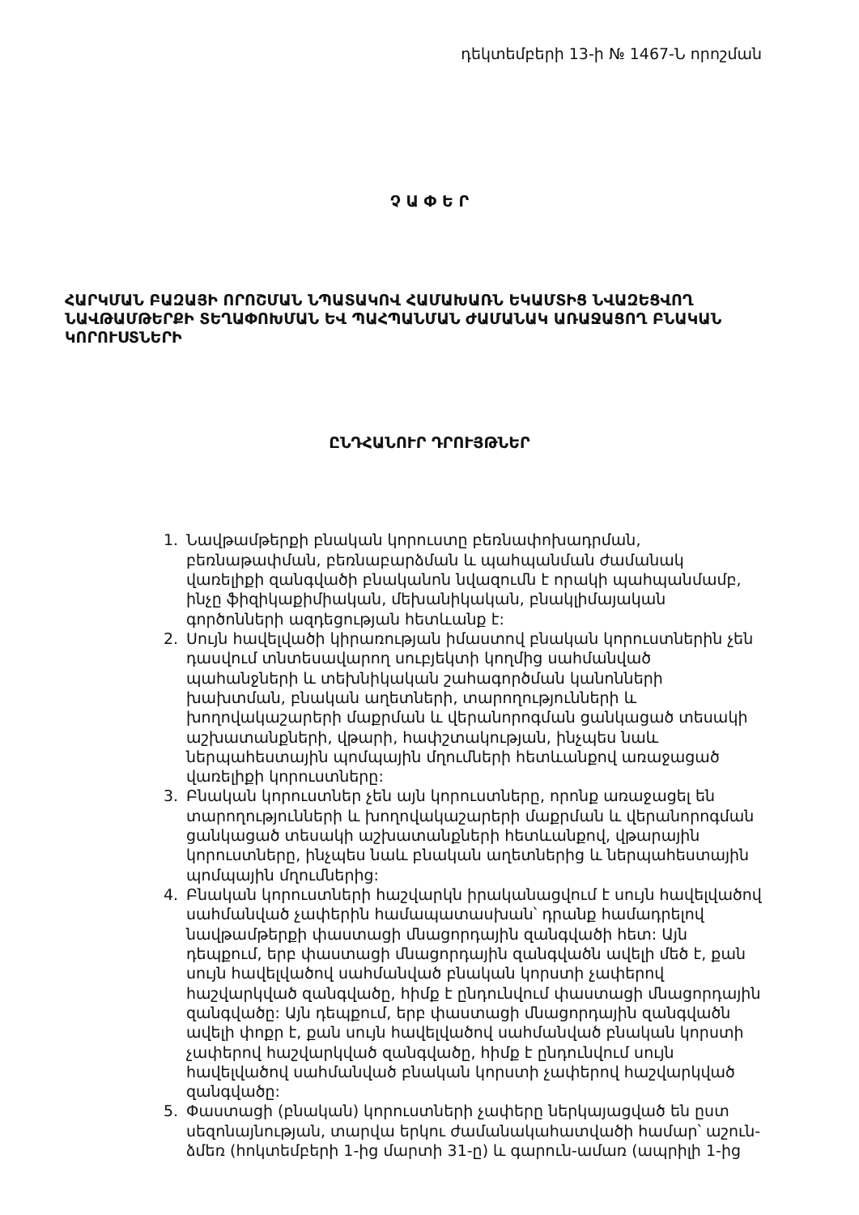դեկտեմբերի 13-ի № 1467-Ն որոշման
Չ Ա Փ Ե Ր
ՀԱՐԿՄԱՆ ԲԱԶԱՅԻ ՈՐՈՇՄԱՆ ՆՊԱՏԱԿՈՎ ՀԱՄԱԽԱՌՆ ԵԿԱՄՏԻՑ ՆՎԱԶԵՑՎՈՂ ՆԱՎԹԱՄԹԵՐՔԻ ՏԵՂԱՓՈԽՄԱՆ ԵՎ ՊԱՀՊԱՆՄԱՆ ԺԱՄԱՆԱԿ ԱՌԱՋԱՑՈՂ ԲՆԱԿԱՆ ԿՈՐՈՒՍՏՆԵՐԻ
ԸՆԴՀԱՆՈՒՐ ԴՐՈՒՅԹՆԵՐ
1. Նավթամթերքի բնական կորուստը բեռնափոխադրման, բեռնաթափման, բեռնաբարձման և պահպանման ժամանակ վառելիքի զանգվածի բնականոն նվազումն է որակի պահպանմամբ, ինչը ֆիզիկաքիմիական, մեխանիկական, բնակլիմայական գործոնների ազդեցության հետևանք է:
2. Սույն հավելվածի կիրառության իմաստով բնական կորուստներին չեն դասվում տնտեսավարող սուբյեկտի կողմից սահմանված պահանջների և տեխնիկական շահագործման կանոնների խախտման, բնական աղետների, տարողությունների և խողովակաշարերի մաքրման և վերանորոգման ցանկացած տեսակի աշխատանքների, վթարի, հափշտակության, ինչպես նաև ներպահեստային պոմպային մղումների հետևանքով առաջացած վառելիքի կորուստները:
3. Բնական կորուստներ չեն այն կորուստները, որոնք առաջացել են տարողությունների և խողովակաշարերի մաքրման և վերանորոգման ցանկացած տեսակի աշխատանքների հետևանքով, վթարային կորուստները, ինչպես նաև բնական աղետներից և ներպահեստային պոմպային մղումներից:
4. Բնական կորուստների հաշվարկն իրականացվում է սույն հավելվածով սահմանված չափերին համապատասխան՝ դրանք համադրելով նավթամթերքի փաստացի մնացորդային զանգվածի հետ: Այն դեպքում, երբ փաստացի մնացորդային զանգվածն ավելի մեծ է, քան սույն հավելվածով սահմանված բնական կորստի չափերով հաշվարկված զանգվածը, հիմք է ընդունվում փաստացի մնացորդային զանգվածը: Այն դեպքում, երբ փաստացի մնացորդային զանգվածն ավելի փոքր է, քան սույն հավելվածով սահմանված բնական կորստի չափերով հաշվարկված զանգվածը, հիմք է ընդունվում սույն հավելվածով սահմանված բնական կորստի չափերով հաշվարկված զանգվածը:
5. Փաստացի (բնական) կորուստների չափերը ներկայացված են ըստ սեզոնայնության, տարվա երկու ժամանակահատվածի համար՝ աշուն-ձմեռ (հոկտեմբերի 1-ից մարտի 31-ը) և գարուն-ամառ (ապրիլի 1-ից